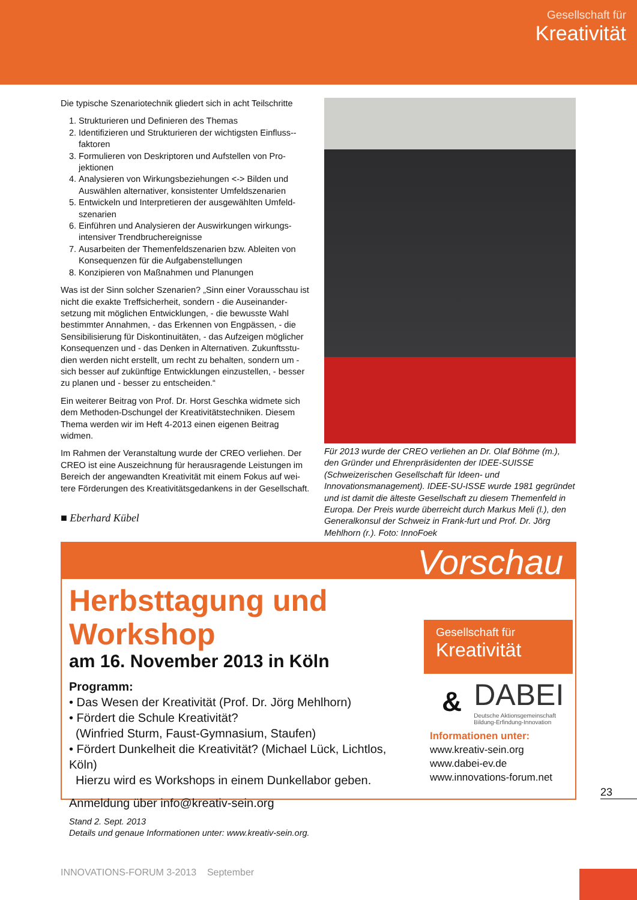Gesellschaft für
Kreativität
Die typische Szenariotechnik gliedert sich in acht Teilschritte
1. Strukturieren und Definieren des Themas
2. Identifizieren und Strukturieren der wichtigsten Einfluss--faktoren
3. Formulieren von Deskriptoren und Aufstellen von Pro-jektionen
4. Analysieren von Wirkungsbeziehungen <-> Bilden und Auswählen alternativer, konsistenter Umfeldszenarien
5. Entwickeln und Interpretieren der ausgewählten Umfeld-szenarien
6. Einführen und Analysieren der Auswirkungen wirkungs-intensiver Trendbruchereignisse
7. Ausarbeiten der Themenfeldszenarien bzw. Ableiten von Konsequenzen für die Aufgabenstellungen
8. Konzipieren von Maßnahmen und Planungen
Was ist der Sinn solcher Szenarien? „Sinn einer Vorausschau ist nicht die exakte Treffsicherheit, sondern - die Auseinander-setzung mit möglichen Entwicklungen, - die bewusste Wahl bestimmter Annahmen, - das Erkennen von Engpässen, - die Sensibilisierung für Diskontinuitäten, - das Aufzeigen möglicher Konsequenzen und - das Denken in Alternativen. Zukunftsstu-dien werden nicht erstellt, um recht zu behalten, sondern um - sich besser auf zukünftige Entwicklungen einzustellen, - besser zu planen und - besser zu entscheiden.“
Ein weiterer Beitrag von Prof. Dr. Horst Geschka widmete sich dem Methoden-Dschungel der Kreativitätstechniken. Diesem Thema werden wir im Heft 4-2013 einen eigenen Beitrag widmen.
Im Rahmen der Veranstaltung wurde der CREO verliehen. Der CREO ist eine Auszeichnung für herausragende Leistungen im Bereich der angewandten Kreativität mit einem Fokus auf wei-tere Förderungen des Kreativitätsgedankens in der Gesellschaft.
■ Eberhard Kübel
Für 2013 wurde der CREO verliehen an Dr. Olaf Böhme (m.), den Gründer und Ehrenpräsidenten der IDEE-SUISSE (Schweizerischen Gesellschaft für Ideen- und Innovationsmanagement). IDEE-SU-ISSE wurde 1981 gegründet und ist damit die älteste Gesellschaft zu diesem Themenfeld in Europa. Der Preis wurde überreicht durch Markus Meli (l.), den Generalkonsul der Schweiz in Frank-furt und Prof. Dr. Jörg Mehlhorn (r.). Foto: InnoFoek
Vorschau
Herbsttagung und Workshop
am 16. November 2013 in Köln
Programm:
• Das Wesen der Kreativität (Prof. Dr. Jörg Mehlhorn)
• Fördert die Schule Kreativität?
(Winfried Sturm, Faust-Gymnasium, Staufen)
• Fördert Dunkelheit die Kreativität? (Michael Lück, Lichtlos, Köln)
Hierzu wird es Workshops in einem Dunkellabor geben.
Anmeldung über info@kreativ-sein.org
Stand 2. Sept. 2013
Details und genaue Informationen unter: www.kreativ-sein.org.
Gesellschaft für
Kreativität
&
DABEI
Deutsche Aktionsgemeinschaft
Bildung-Erfindung-Innovation
Informationen unter:
www.kreativ-sein.org
www.dabei-ev.de
www.innovations-forum.net
23
INNOVATIONS-FORUM 3-2013 September